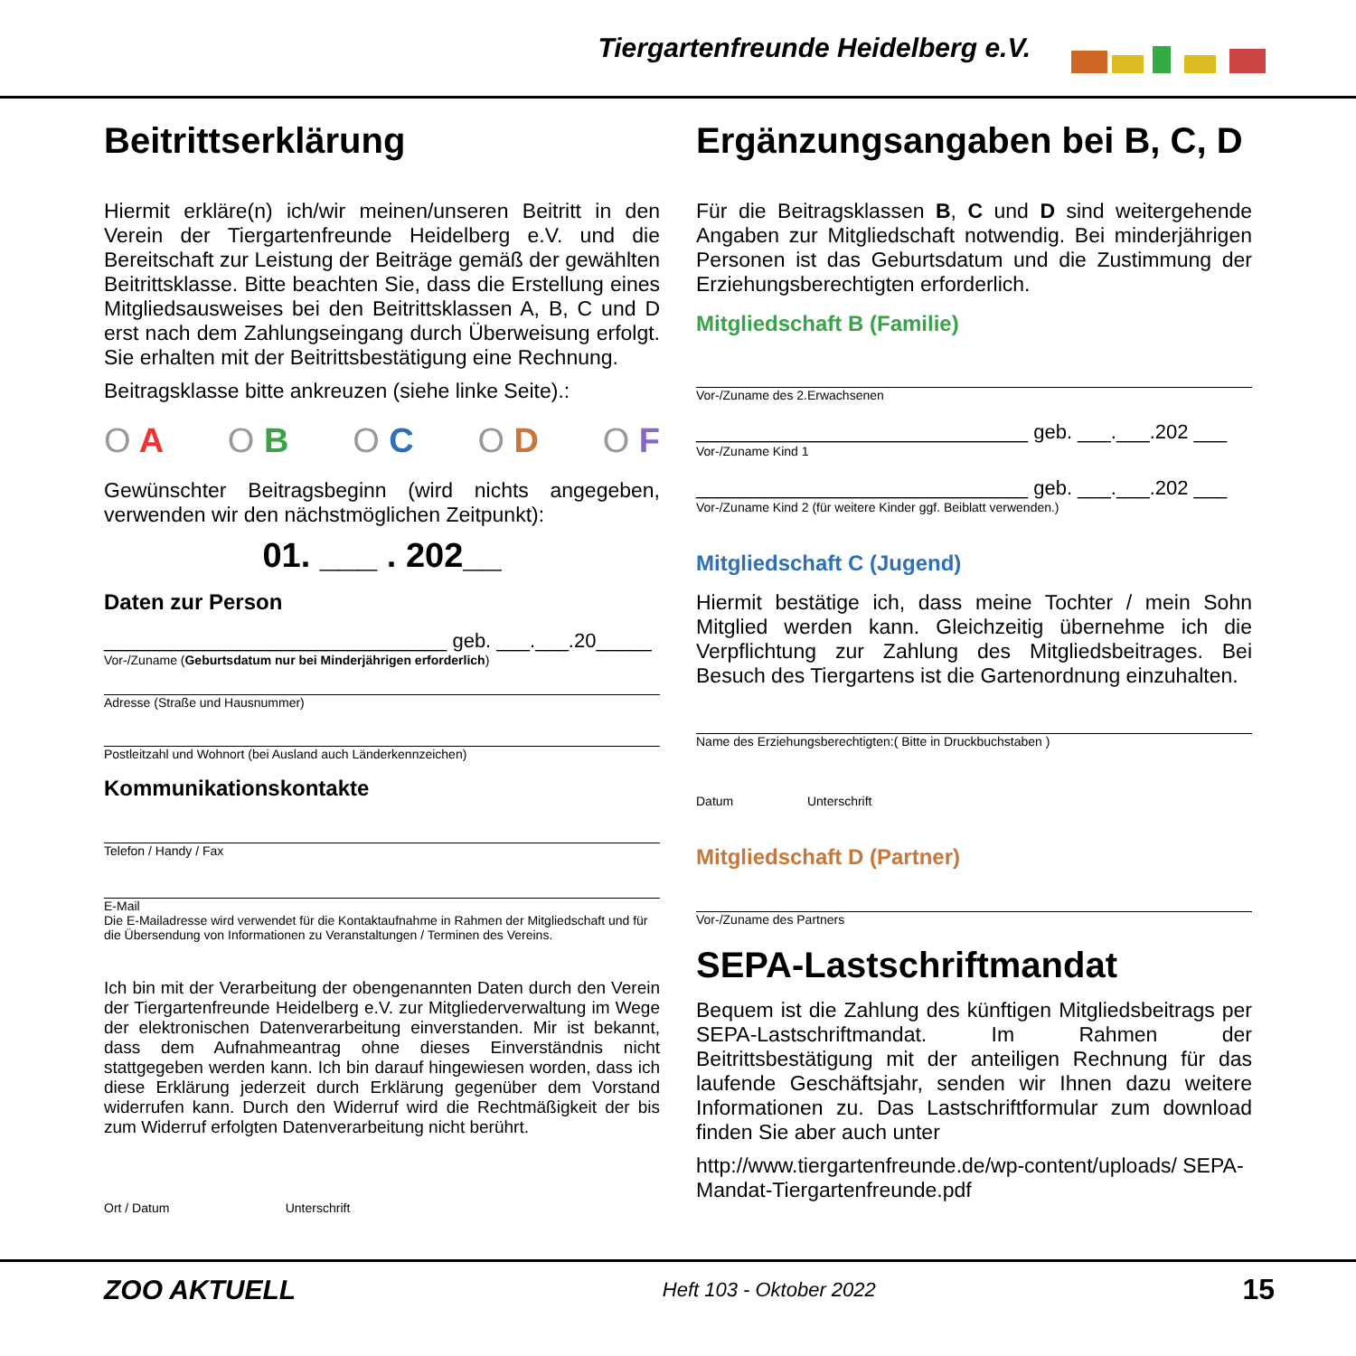Tiergartenfreunde Heidelberg e.V.
Beitrittserklärung
Hiermit erkläre(n) ich/wir meinen/unseren Beitritt in den Verein der Tiergartenfreunde Heidelberg e.V. und die Bereitschaft zur Leistung der Beiträge gemäß der gewählten Beitrittsklasse. Bitte beachten Sie, dass die Erstellung eines Mitgliedsausweises bei den Beitrittsklassen A, B, C und D erst nach dem Zahlungseingang durch Überweisung erfolgt. Sie erhalten mit der Beitrittsbestätigung eine Rechnung.
Beitragsklasse bitte ankreuzen (siehe linke Seite).:
O A O B O C O D O F
Gewünschter Beitragsbeginn (wird nichts angegeben, verwenden wir den nächstmöglichen Zeitpunkt):
01. ___ . 202__
Daten zur Person
_______________________________ geb. ___.___.20_____
Vor-/Zuname (Geburtsdatum nur bei Minderjährigen erforderlich)
Adresse (Straße und Hausnummer)
Postleitzahl und Wohnort (bei Ausland auch Länderkennzeichen)
Kommunikationskontakte
Telefon / Handy / Fax
E-Mail
Die E-Mailadresse wird verwendet für die Kontaktaufnahme in Rahmen der Mitgliedschaft und für die Übersendung von Informationen zu Veranstaltungen / Terminen des Vereins.
Ich bin mit der Verarbeitung der obengenannten Daten durch den Verein der Tiergartenfreunde Heidelberg e.V. zur Mitgliederverwaltung im Wege der elektronischen Datenverarbeitung einverstanden. Mir ist bekannt, dass dem Aufnahmeantrag ohne dieses Einverständnis nicht stattgegeben werden kann. Ich bin darauf hingewiesen worden, dass ich diese Erklärung jederzeit durch Erklärung gegenüber dem Vorstand widerrufen kann. Durch den Widerruf wird die Rechtmäßigkeit der bis zum Widerruf erfolgten Datenverarbeitung nicht berührt.
Ort / Datum Unterschrift
Ergänzungsangaben bei B, C, D
Für die Beitragsklassen B, C und D sind weitergehende Angaben zur Mitgliedschaft notwendig. Bei minderjährigen Personen ist das Geburtsdatum und die Zustimmung der Erziehungsberechtigten erforderlich.
Mitgliedschaft B (Familie)
Vor-/Zuname des 2.Erwachsenen
______________________________ geb. ___.___.202 ___
Vor-/Zuname Kind 1
______________________________ geb. ___.___.202 ___
Vor-/Zuname Kind 2 (für weitere Kinder ggf. Beiblatt verwenden.)
Mitgliedschaft C (Jugend)
Hiermit bestätige ich, dass meine Tochter / mein Sohn Mitglied werden kann. Gleichzeitig übernehme ich die Verpflichtung zur Zahlung des Mitgliedsbeitrages. Bei Besuch des Tiergartens ist die Gartenordnung einzuhalten.
Name des Erziehungsberechtigten:( Bitte in Druckbuchstaben )
Datum Unterschrift
Mitgliedschaft D (Partner)
Vor-/Zuname des Partners
SEPA-Lastschriftmandat
Bequem ist die Zahlung des künftigen Mitgliedsbeitrags per SEPA-Lastschriftmandat. Im Rahmen der Beitrittsbestätigung mit der anteiligen Rechnung für das laufende Geschäftsjahr, senden wir Ihnen dazu weitere Informationen zu. Das Lastschriftformular zum download finden Sie aber auch unter
http://www.tiergartenfreunde.de/wp-content/uploads/ SEPA-Mandat-Tiergartenfreunde.pdf
ZOO AKTUELL Heft 103 - Oktober 2022 15